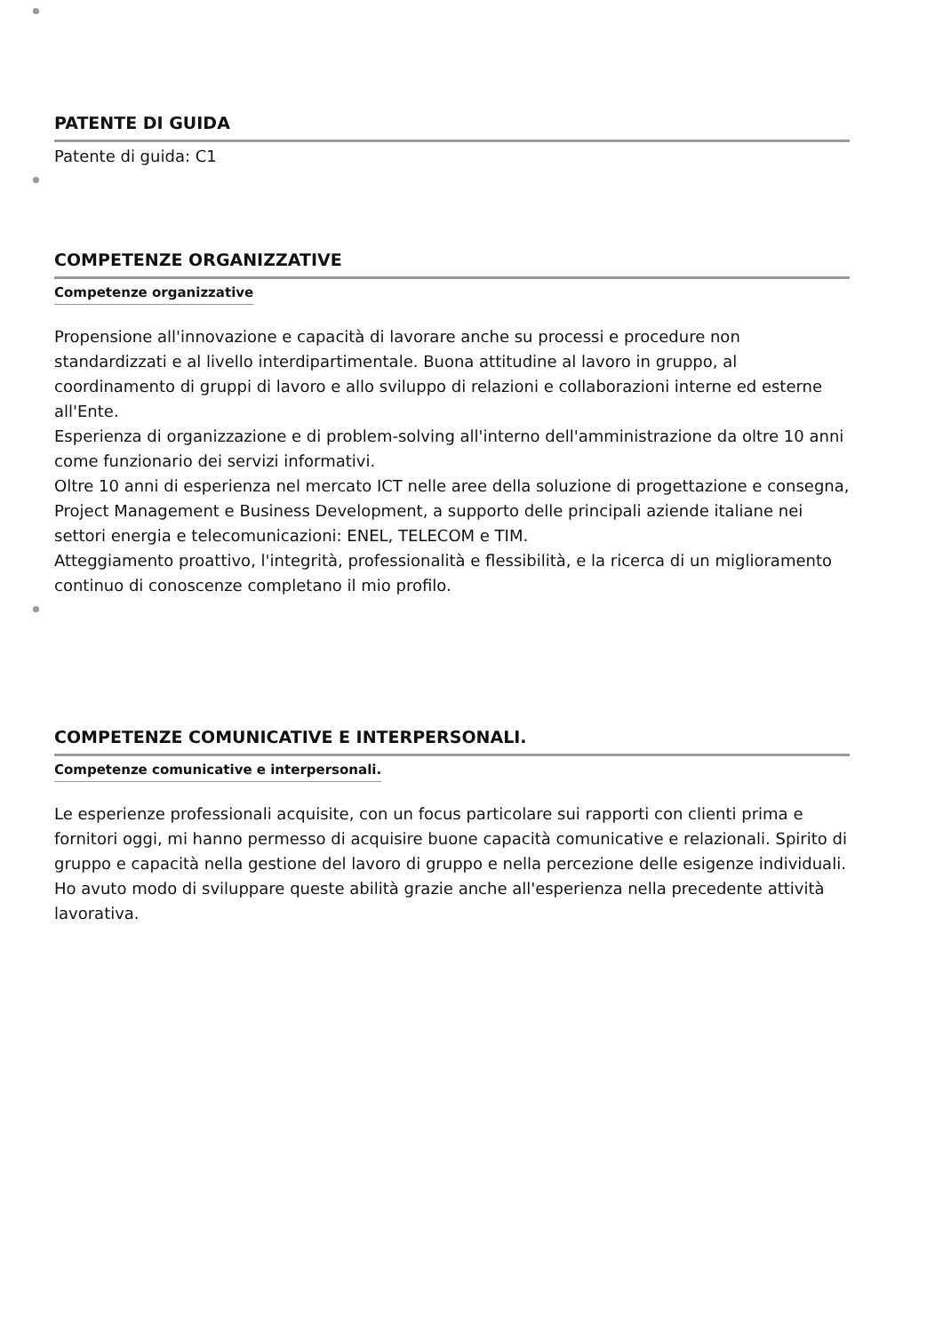PATENTE DI GUIDA
Patente di guida: C1
COMPETENZE ORGANIZZATIVE
Competenze organizzative
Propensione all'innovazione e capacità di lavorare anche su processi e procedure non standardizzati e al livello interdipartimentale. Buona attitudine al lavoro in gruppo, al coordinamento di gruppi di lavoro e allo sviluppo di relazioni e collaborazioni interne ed esterne all'Ente.
Esperienza di organizzazione e di problem-solving all'interno dell'amministrazione da oltre 10 anni come funzionario dei servizi informativi.
Oltre 10 anni di esperienza nel mercato ICT nelle aree della soluzione di progettazione e consegna, Project Management e Business Development, a supporto delle principali aziende italiane nei settori energia e telecomunicazioni: ENEL, TELECOM e TIM.
Atteggiamento proattivo, l'integrità, professionalità e flessibilità, e la ricerca di un miglioramento continuo di conoscenze completano il mio profilo.
COMPETENZE COMUNICATIVE E INTERPERSONALI.
Competenze comunicative e interpersonali.
Le esperienze professionali acquisite, con un focus particolare sui rapporti con clienti prima e fornitori oggi, mi hanno permesso di acquisire buone capacità comunicative e relazionali. Spirito di gruppo e capacità nella gestione del lavoro di gruppo e nella percezione delle esigenze individuali. Ho avuto modo di sviluppare queste abilità grazie anche all'esperienza nella precedente attività lavorativa.